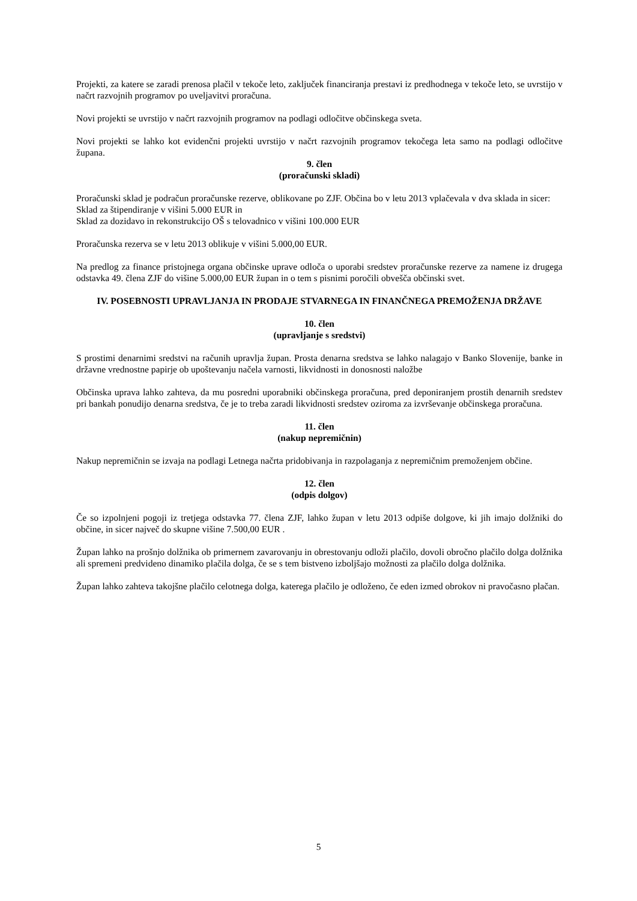Projekti, za katere se zaradi prenosa plačil v tekoče leto, zaključek financiranja prestavi iz predhodnega v tekoče leto, se uvrstijo v načrt razvojnih programov po uveljavitvi proračuna.
Novi projekti se uvrstijo v načrt razvojnih programov na podlagi odločitve občinskega sveta.
Novi projekti se lahko kot evidenčni projekti uvrstijo v načrt razvojnih programov tekočega leta samo na podlagi odločitve župana.
9. člen
(proračunski skladi)
Proračunski sklad je podračun proračunske rezerve, oblikovane po ZJF. Občina bo v letu 2013 vplačevala v dva sklada in sicer:
Sklad za štipendiranje v višini 5.000 EUR in
Sklad za dozidavo in rekonstrukcijo OŠ s telovadnico v višini 100.000 EUR
Proračunska rezerva se v letu 2013 oblikuje v višini 5.000,00 EUR.
Na predlog za finance pristojnega organa občinske uprave odloča o uporabi sredstev proračunske rezerve za namene iz drugega odstavka 49. člena ZJF do višine 5.000,00 EUR župan in o tem s pisnimi poročili obvešča občinski svet.
IV. POSEBNOSTI UPRAVLJANJA IN PRODAJE STVARNEGA IN FINANČNEGA PREMOŽENJA DRŽAVE
10. člen
(upravljanje s sredstvi)
S prostimi denarnimi sredstvi na računih upravlja župan. Prosta denarna sredstva se lahko nalagajo v Banko Slovenije, banke in državne vrednostne papirje ob upoštevanju načela varnosti, likvidnosti in donosnosti naložbe
Občinska uprava lahko zahteva, da mu posredni uporabniki občinskega proračuna, pred deponiranjem prostih denarnih sredstev pri bankah ponudijo denarna sredstva, če je to treba zaradi likvidnosti sredstev oziroma za izvrševanje občinskega proračuna.
11. člen
(nakup nepremičnin)
Nakup nepremičnin se izvaja na podlagi Letnega načrta pridobivanja in razpolaganja z nepremičnim premoženjem občine.
12. člen
(odpis dolgov)
Če so izpolnjeni pogoji iz tretjega odstavka 77. člena ZJF, lahko župan v letu 2013 odpiše dolgove, ki jih imajo dolžniki do občine, in sicer največ do skupne višine 7.500,00 EUR .
Župan lahko na prošnjo dolžnika ob primernem zavarovanju in obrestovanju odloži plačilo, dovoli obročno plačilo dolga dolžnika ali spremeni predvideno dinamiko plačila dolga, če se s tem bistveno izboljšajo možnosti za plačilo dolga dolžnika.
Župan lahko zahteva takojšne plačilo celotnega dolga, katerega plačilo je odloženo, če eden izmed obrokov ni pravočasno plačan.
5